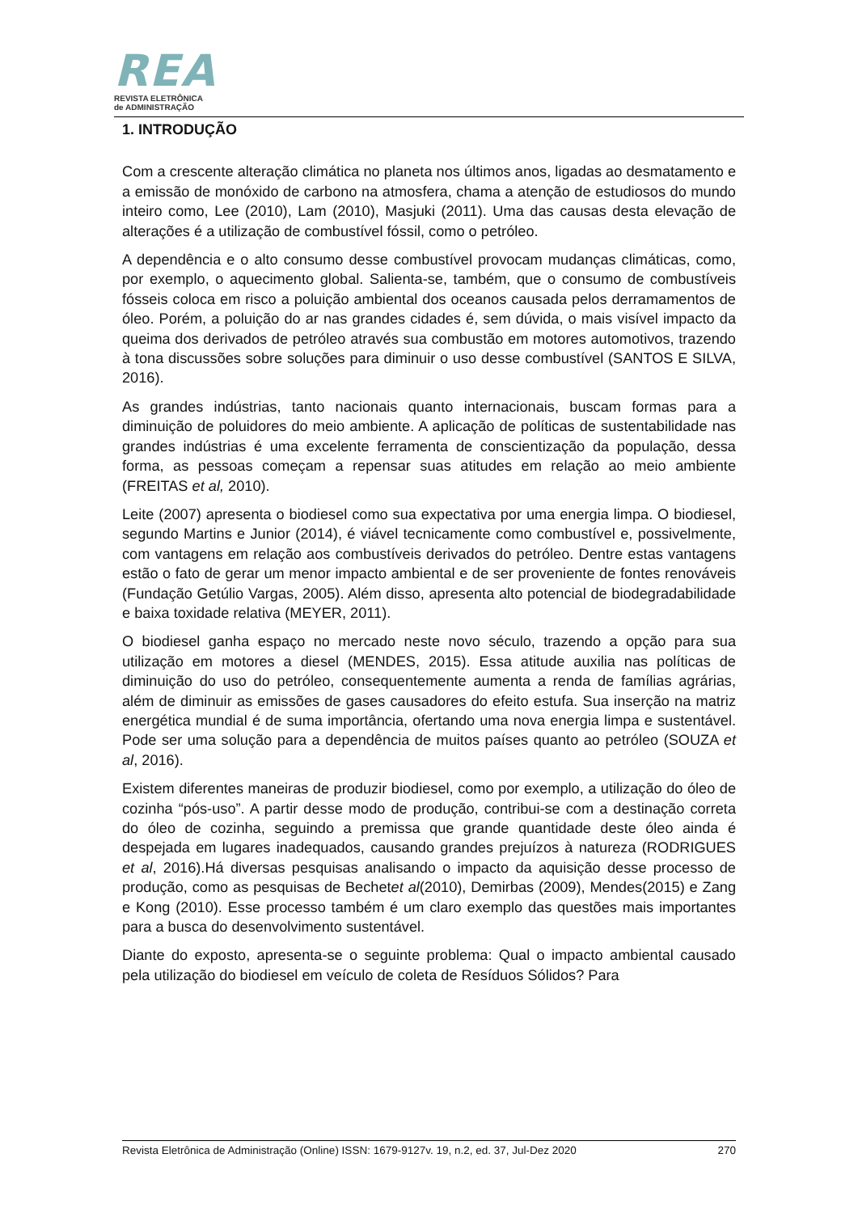REA
REVISTA ELETRÔNICA
de ADMINISTRAÇÃO
1. INTRODUÇÃO
Com a crescente alteração climática no planeta nos últimos anos, ligadas ao desmatamento e a emissão de monóxido de carbono na atmosfera, chama a atenção de estudiosos do mundo inteiro como, Lee (2010), Lam (2010), Masjuki (2011). Uma das causas desta elevação de alterações é a utilização de combustível fóssil, como o petróleo.
A dependência e o alto consumo desse combustível provocam mudanças climáticas, como, por exemplo, o aquecimento global. Salienta-se, também, que o consumo de combustíveis fósseis coloca em risco a poluição ambiental dos oceanos causada pelos derramamentos de óleo. Porém, a poluição do ar nas grandes cidades é, sem dúvida, o mais visível impacto da queima dos derivados de petróleo através sua combustão em motores automotivos, trazendo à tona discussões sobre soluções para diminuir o uso desse combustível (SANTOS E SILVA, 2016).
As grandes indústrias, tanto nacionais quanto internacionais, buscam formas para a diminuição de poluidores do meio ambiente. A aplicação de políticas de sustentabilidade nas grandes indústrias é uma excelente ferramenta de conscientização da população, dessa forma, as pessoas começam a repensar suas atitudes em relação ao meio ambiente (FREITAS et al, 2010).
Leite (2007) apresenta o biodiesel como sua expectativa por uma energia limpa. O biodiesel, segundo Martins e Junior (2014), é viável tecnicamente como combustível e, possivelmente, com vantagens em relação aos combustíveis derivados do petróleo. Dentre estas vantagens estão o fato de gerar um menor impacto ambiental e de ser proveniente de fontes renováveis (Fundação Getúlio Vargas, 2005). Além disso, apresenta alto potencial de biodegradabilidade e baixa toxidade relativa (MEYER, 2011).
O biodiesel ganha espaço no mercado neste novo século, trazendo a opção para sua utilização em motores a diesel (MENDES, 2015). Essa atitude auxilia nas políticas de diminuição do uso do petróleo, consequentemente aumenta a renda de famílias agrárias, além de diminuir as emissões de gases causadores do efeito estufa. Sua inserção na matriz energética mundial é de suma importância, ofertando uma nova energia limpa e sustentável. Pode ser uma solução para a dependência de muitos países quanto ao petróleo (SOUZA et al, 2016).
Existem diferentes maneiras de produzir biodiesel, como por exemplo, a utilização do óleo de cozinha “pós-uso”. A partir desse modo de produção, contribui-se com a destinação correta do óleo de cozinha, seguindo a premissa que grande quantidade deste óleo ainda é despejada em lugares inadequados, causando grandes prejuízos à natureza (RODRIGUES et al, 2016).Há diversas pesquisas analisando o impacto da aquisição desse processo de produção, como as pesquisas de Bechetet al(2010), Demirbas (2009), Mendes(2015) e Zang e Kong (2010). Esse processo também é um claro exemplo das questões mais importantes para a busca do desenvolvimento sustentável.
Diante do exposto, apresenta-se o seguinte problema: Qual o impacto ambiental causado pela utilização do biodiesel em veículo de coleta de Resíduos Sólidos? Para
Revista Eletrônica de Administração (Online) ISSN: 1679-9127v. 19, n.2, ed. 37, Jul-Dez 2020 270